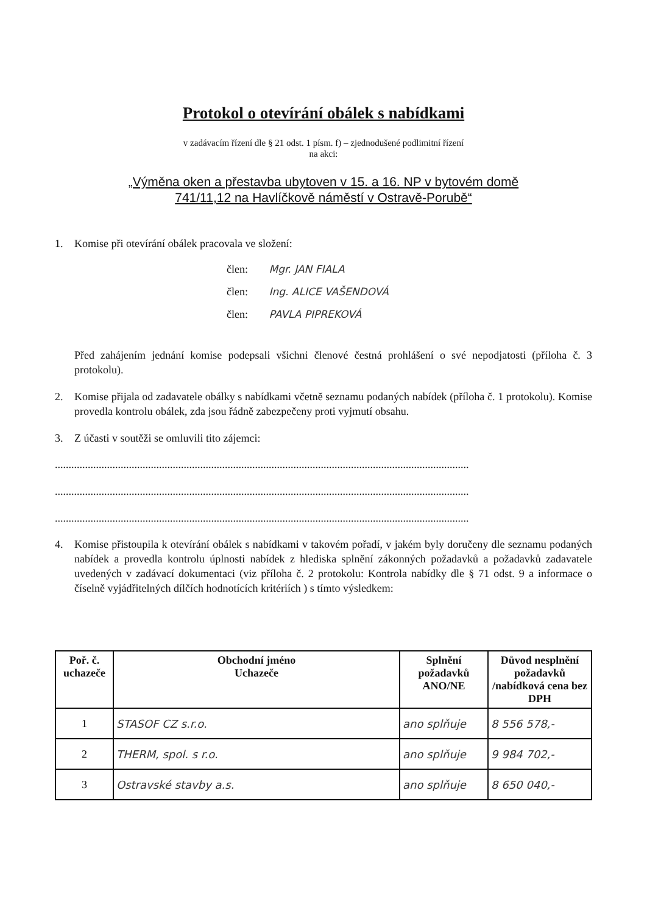Protokol o otevírání obálek s nabídkami
v zadávacím řízení dle § 21 odst. 1 písm. f) – zjednodušené podlimitní řízení
na akci:
„Výměna oken a přestavba ubytoven v 15. a 16. NP v bytovém domě
741/11,12 na Havlíčkově náměstí v Ostravě-Porubě“
1. Komise při otevírání obálek pracovala ve složení:
člen: Mgr. JAN FIALA
člen: Ing. ALICE VAŠENDOVÁ
člen: PAVLA PIPREKOVÁ
Před zahájením jednání komise podepsali všichni členové čestná prohlášení o své nepodjatosti (příloha č. 3 protokolu).
2. Komise přijala od zadavatele obálky s nabídkami včetně seznamu podaných nabídek (příloha č. 1 protokolu). Komise provedla kontrolu obálek, zda jsou řádně zabezpečeny proti vyjmutí obsahu.
3. Z účasti v soutěži se omluvili tito zájemci:
.......................................................................................................................................................
.......................................................................................................................................................
.......................................................................................................................................................
4. Komise přistoupila k otevírání obálek s nabídkami v takovém pořadí, v jakém byly doručeny dle seznamu podaných nabídek a provedla kontrolu úplnosti nabídek z hlediska splnění zákonných požadavků a požadavků zadavatele uvedených v zadávací dokumentaci (viz příloha č. 2 protokolu: Kontrola nabídky dle § 71 odst. 9 a informace o číselně vyjádřitelných dílčích hodnotících kritériích ) s tímto výsledkem:
| Poř. č. uchazeče | Obchodní jméno Uchazeče | Splnění požadavků ANO/NE | Důvod nesplnění požadavků /nabídková cena bez DPH |
| --- | --- | --- | --- |
| 1 | STASOF CZ s.r.o. | ano splňuje | 8 556 578,- |
| 2 | THERM, spol. s r.o. | ano splňuje | 9 984 702,- |
| 3 | Ostravské stavby a.s. | ano splňuje | 8 650 040,- |